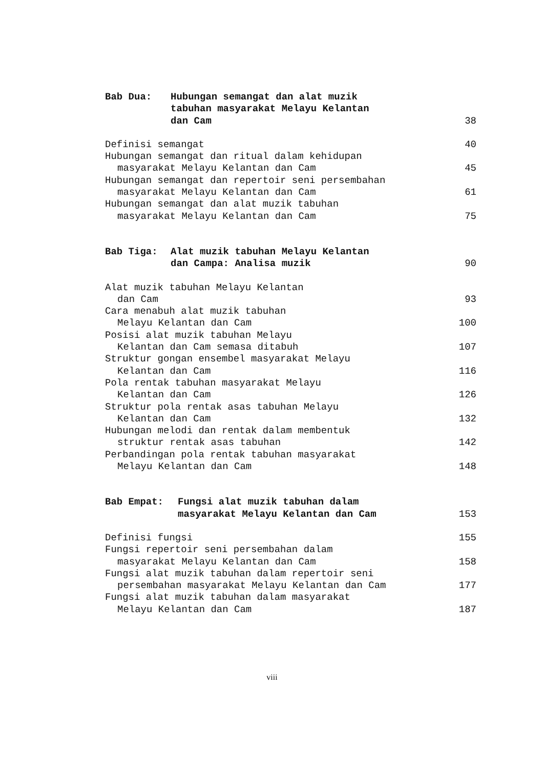Bab Dua:
Hubungan semangat dan alat muzik
tabuhan masyarakat Melayu Kelantan
dan Cam 38
Definisi semangat 40
Hubungan semangat dan ritual dalam kehidupan
masyarakat Melayu Kelantan dan Cam 45
Hubungan semangat dan repertoir seni persembahan
masyarakat Melayu Kelantan dan Cam 61
Hubungan semangat dan alat muzik tabuhan
masyarakat Melayu Kelantan dan Cam 75
Bab Tiga:
Alat muzik tabuhan Melayu Kelantan
dan Campa: Analisa muzik 90
Alat muzik tabuhan Melayu Kelantan
dan Cam 93
Cara menabuh alat muzik tabuhan
Melayu Kelantan dan Cam 100
Posisi alat muzik tabuhan Melayu
Kelantan dan Cam semasa ditabuh 107
Struktur gongan ensembel masyarakat Melayu
Kelantan dan Cam 116
Pola rentak tabuhan masyarakat Melayu
Kelantan dan Cam 126
Struktur pola rentak asas tabuhan Melayu
Kelantan dan Cam 132
Hubungan melodi dan rentak dalam membentuk
struktur rentak asas tabuhan 142
Perbandingan pola rentak tabuhan masyarakat
Melayu Kelantan dan Cam 148
Bab Empat:
Fungsi alat muzik tabuhan dalam
masyarakat Melayu Kelantan dan Cam 153
Definisi fungsi 155
Fungsi repertoir seni persembahan dalam
masyarakat Melayu Kelantan dan Cam 158
Fungsi alat muzik tabuhan dalam repertoir seni
persembahan masyarakat Melayu Kelantan dan Cam 177
Fungsi alat muzik tabuhan dalam masyarakat
Melayu Kelantan dan Cam 187
viii